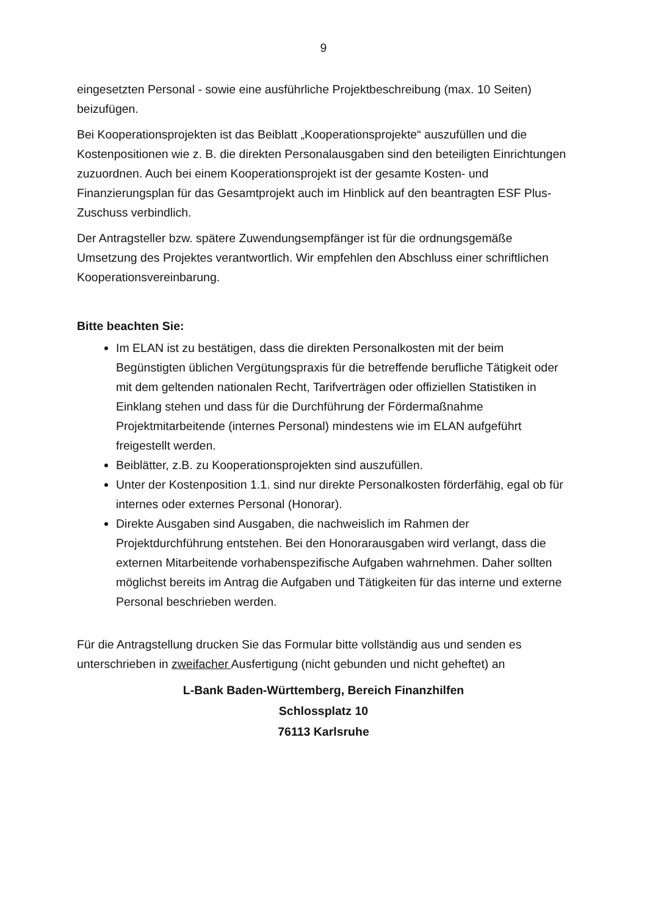9
eingesetzten Personal - sowie eine ausführliche Projektbeschreibung (max. 10 Seiten) beizufügen.
Bei Kooperationsprojekten ist das Beiblatt „Kooperationsprojekte“ auszufüllen und die Kostenpositionen wie z. B. die direkten Personalausgaben sind den beteiligten Einrichtungen zuzuordnen. Auch bei einem Kooperationsprojekt ist der gesamte Kosten- und Finanzierungsplan für das Gesamtprojekt auch im Hinblick auf den beantragten ESF Plus-Zuschuss verbindlich.
Der Antragsteller bzw. spätere Zuwendungsempfänger ist für die ordnungsgemäße Umsetzung des Projektes verantwortlich. Wir empfehlen den Abschluss einer schriftlichen Kooperationsvereinbarung.
Bitte beachten Sie:
Im ELAN ist zu bestätigen, dass die direkten Personalkosten mit der beim Begünstigten üblichen Vergütungspraxis für die betreffende berufliche Tätigkeit oder mit dem geltenden nationalen Recht, Tarifverträgen oder offiziellen Statistiken in Einklang stehen und dass für die Durchführung der Fördermaßnahme Projektmitarbeitende (internes Personal) mindestens wie im ELAN aufgeführt freigestellt werden.
Beiblätter, z.B. zu Kooperationsprojekten sind auszufüllen.
Unter der Kostenposition 1.1. sind nur direkte Personalkosten förderfähig, egal ob für internes oder externes Personal (Honorar).
Direkte Ausgaben sind Ausgaben, die nachweislich im Rahmen der Projektdurchführung entstehen. Bei den Honorarausgaben wird verlangt, dass die externen Mitarbeitende vorhabenspezifische Aufgaben wahrnehmen. Daher sollten möglichst bereits im Antrag die Aufgaben und Tätigkeiten für das interne und externe Personal beschrieben werden.
Für die Antragstellung drucken Sie das Formular bitte vollständig aus und senden es unterschrieben in zweifacher Ausfertigung (nicht gebunden und nicht geheftet) an
L-Bank Baden-Württemberg, Bereich Finanzhilfen
Schlossplatz 10
76113 Karlsruhe